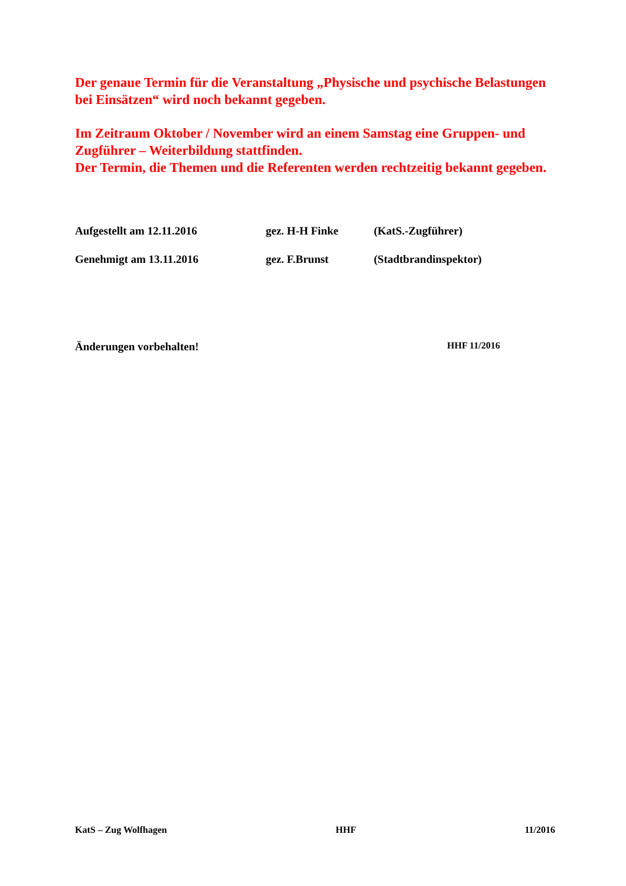Der genaue Termin für die Veranstaltung „Physische und psychische Belastungen bei Einsätzen“ wird noch bekannt gegeben.
Im Zeitraum Oktober / November wird an einem Samstag eine Gruppen- und Zugführer – Weiterbildung stattfinden.
Der Termin, die Themen und die Referenten werden rechtzeitig bekannt gegeben.
Aufgestellt am 12.11.2016 gez. H-H Finke (KatS.-Zugführer)
Genehmigt am 13.11.2016 gez. F.Brunst (Stadtbrandinspektor)
Änderungen vorbehalten! HHF 11/2016
KatS – Zug Wolfhagen HHF 11/2016